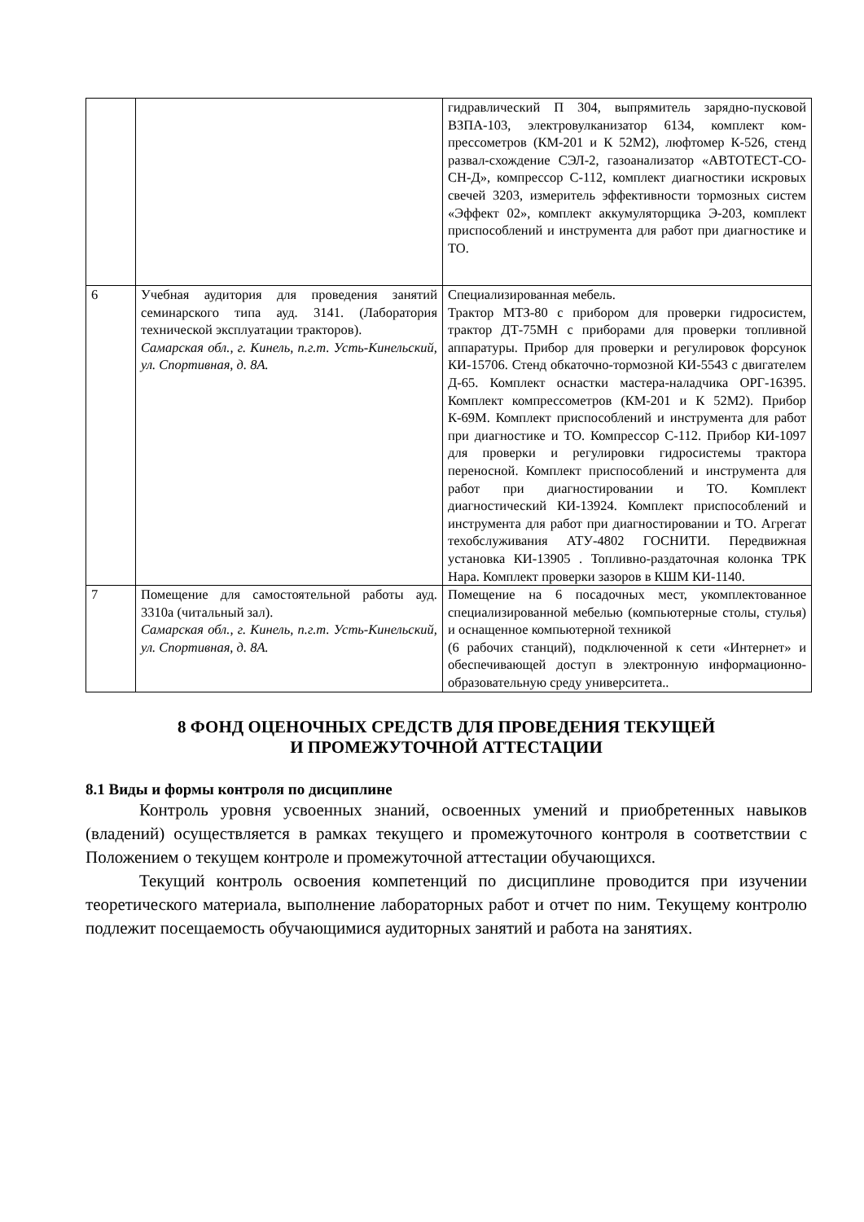| | | гидравлический П 304, выпрямитель зарядно-пусковой ВЗПА-103, электровулканизатор 6134, комплект ком-прессометров (КМ-201 и К 52М2), люфтомер К-526, стенд развал-схождение СЭЛ-2, газоанализатор «АВТОТЕСТ-СО-СН-Д», компрессор С-112, комплект диагностики искровых свечей 3203, измеритель эффективности тормозных систем «Эффект 02», комплект аккумуляторщика Э-203, комплект приспособлений и инструмента для работ при диагностике и ТО. |
| 6 | Учебная аудитория для проведения занятий семинарского типа ауд. 3141. (Лаборатория технической эксплуатации тракторов). Самарская обл., г. Кинель, п.г.т. Усть-Кинельский, ул. Спортивная, д. 8А. | Специализированная мебель. Трактор МТЗ-80 с прибором для проверки гидросистем, трактор ДТ-75МН с приборами для проверки топливной аппаратуры. Прибор для проверки и регулировок форсунок КИ-15706. Стенд обкаточно-тормозной КИ-5543 с двигателем Д-65. Комплект оснастки мастера-наладчика ОРГ-16395. Комплект компрессометров (КМ-201 и К 52М2). Прибор К-69М. Комплект приспособлений и инструмента для работ при диагностике и ТО. Компрессор С-112. Прибор КИ-1097 для проверки и регулировки гидросистемы трактора переносной. Комплект приспособлений и инструмента для работ при диагностировании и ТО. Комплект диагностический КИ-13924. Комплект приспособлений и инструмента для работ при диагностировании и ТО. Агрегат техобслуживания АТУ-4802 ГОСНИТИ. Передвижная установка КИ-13905 . Топливно-раздаточная колонка ТРК Нара. Комплект проверки зазоров в КШМ КИ-1140. |
| 7 | Помещение для самостоятельной работы ауд. 3310а (читальный зал). Самарская обл., г. Кинель, п.г.т. Усть-Кинельский, ул. Спортивная, д. 8А. | Помещение на 6 посадочных мест, укомплектованное специализированной мебелью (компьютерные столы, стулья) и оснащенное компьютерной техникой (6 рабочих станций), подключенной к сети «Интернет» и обеспечивающей доступ в электронную информационно-образовательную среду университета.. |
8 ФОНД ОЦЕНОЧНЫХ СРЕДСТВ ДЛЯ ПРОВЕДЕНИЯ ТЕКУЩЕЙ
И ПРОМЕЖУТОЧНОЙ АТТЕСТАЦИИ
8.1 Виды и формы контроля по дисциплине
Контроль уровня усвоенных знаний, освоенных умений и приобретенных навыков (владений) осуществляется в рамках текущего и промежуточного контроля в соответствии с Положением о текущем контроле и промежуточной аттестации обучающихся.
Текущий контроль освоения компетенций по дисциплине проводится при изучении теоретического материала, выполнение лабораторных работ и отчет по ним. Текущему контролю подлежит посещаемость обучающимися аудиторных занятий и работа на занятиях.